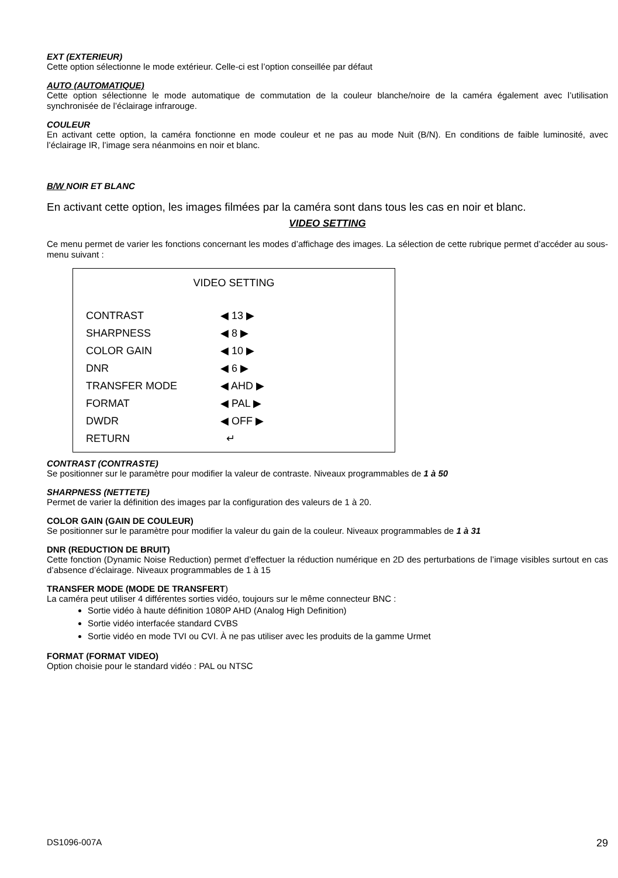EXT (EXTERIEUR)
Cette option sélectionne le mode extérieur. Celle-ci est l’option conseillée par défaut
AUTO (AUTOMATIQUE)
Cette option sélectionne le mode automatique de commutation de la couleur blanche/noire de la caméra également avec l’utilisation synchronisée de l’éclairage infrarouge.
COULEUR
En activant cette option, la caméra fonctionne en mode couleur et ne pas au mode Nuit (B/N). En conditions de faible luminosité, avec l’éclairage IR, l’image sera néanmoins en noir et blanc.
B/W NOIR ET BLANC
En activant cette option, les images filmées par la caméra sont dans tous les cas en noir et blanc.
VIDEO SETTING
Ce menu permet de varier les fonctions concernant les modes d’affichage des images. La sélection de cette rubrique permet d’accéder au sous-menu suivant :
VIDEO SETTING
| CONTRAST | ◀ 13 ▶ |
| SHARPNESS | ◀ 8 ▶ |
| COLOR GAIN | ◀ 10 ▶ |
| DNR | ◀ 6 ▶ |
| TRANSFER MODE | ◀ AHD ▶ |
| FORMAT | ◀ PAL ▶ |
| DWDR | ◀ OFF ▶ |
| RETURN | ↵ |
CONTRAST (CONTRASTE)
Se positionner sur le paramètre pour modifier la valeur de contraste. Niveaux programmables de 1 à 50
SHARPNESS (NETTETE)
Permet de varier la définition des images par la configuration des valeurs de 1 à 20.
COLOR GAIN (GAIN DE COULEUR)
Se positionner sur le paramètre pour modifier la valeur du gain de la couleur. Niveaux programmables de 1 à 31
DNR (REDUCTION DE BRUIT)
Cette fonction (Dynamic Noise Reduction) permet d’effectuer la réduction numérique en 2D des perturbations de l’image visibles surtout en cas d’absence d’éclairage. Niveaux programmables de 1 à 15
TRANSFER MODE (MODE DE TRANSFERT)
La caméra peut utiliser 4 différentes sorties vidéo, toujours sur le même connecteur BNC :
Sortie vidéo à haute définition 1080P AHD (Analog High Definition)
Sortie vidéo interfacée standard CVBS
Sortie vidéo en mode TVI ou CVI. À ne pas utiliser avec les produits de la gamme Urmet
FORMAT (FORMAT VIDEO)
Option choisie pour le standard vidéo : PAL ou NTSC
DS1096-007A 29